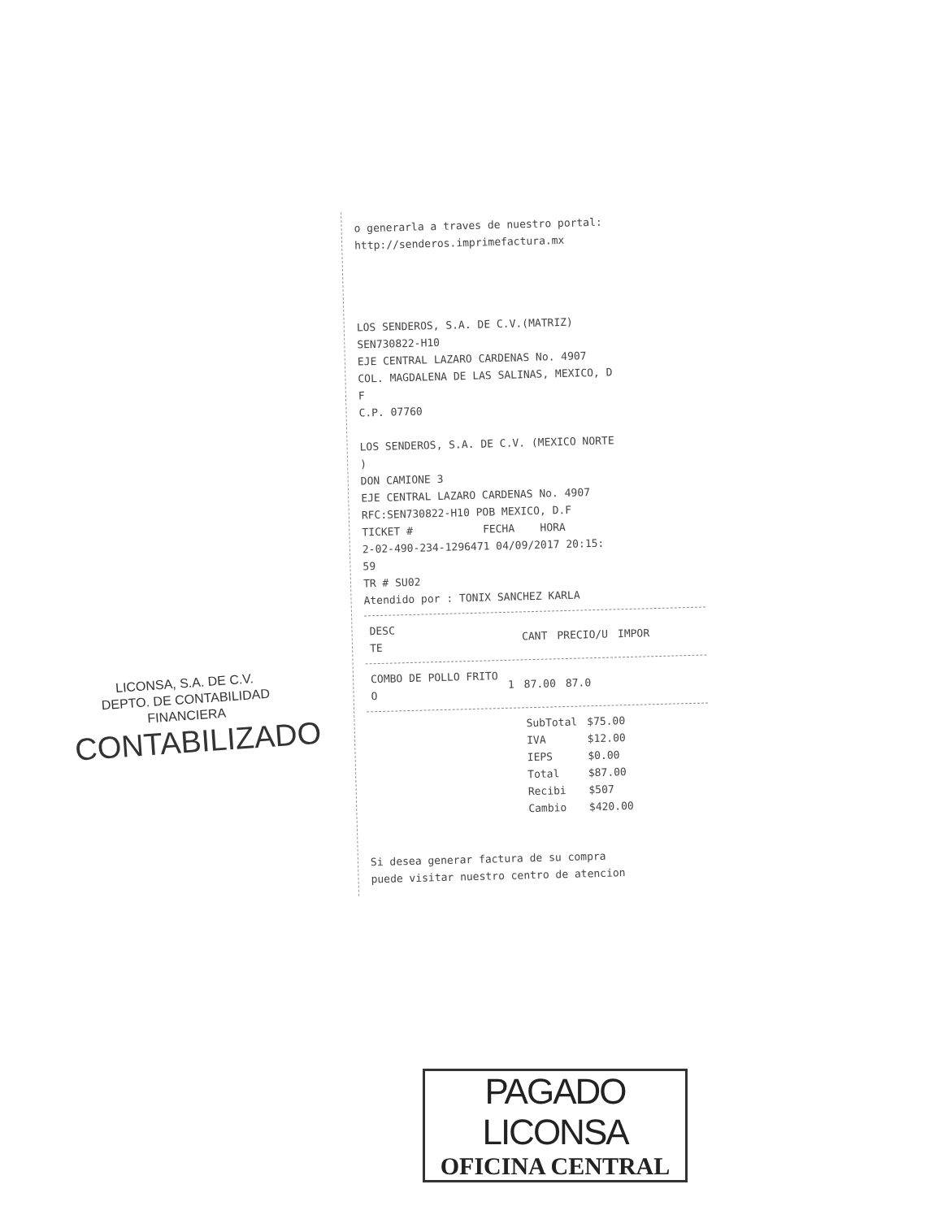o generarla a traves de nuestro portal:
http://senderos.imprimefactura.mx
LOS SENDEROS, S.A. DE C.V.(MATRIZ)
SEN730822-H10
EJE CENTRAL LAZARO CARDENAS No. 4907
COL. MAGDALENA DE LAS SALINAS, MEXICO, D
F
C.P. 07760
LOS SENDEROS, S.A. DE C.V. (MEXICO NORTE
)
DON CAMIONE 3
EJE CENTRAL LAZARO CARDENAS No. 4907
RFC:SEN730822-H10 POB MEXICO, D.F
TICKET # FECHA HORA
2-02-490-234-1296471 04/09/2017 20:15:
59
TR # SU02
Atendido por : TONIX SANCHEZ KARLA
| DESC TE | CANT | PRECIO/U | IMPOR |
| --- | --- | --- | --- |
| COMBO DE POLLO FRITO O | 1 | 87.00 | 87.0 |
| SubTotal | $75.00 |
| IVA | $12.00 |
| IEPS | $0.00 |
| Total | $87.00 |
| Recibi | $507 |
| Cambio | $420.00 |
Si desea generar factura de su compra
puede visitar nuestro centro de atencion
LICONSA, S.A. DE C.V.
DEPTO. DE CONTABILIDAD
FINANCIERA
CONTABILIZADO
PAGADO LICONSA
OFICINA CENTRAL